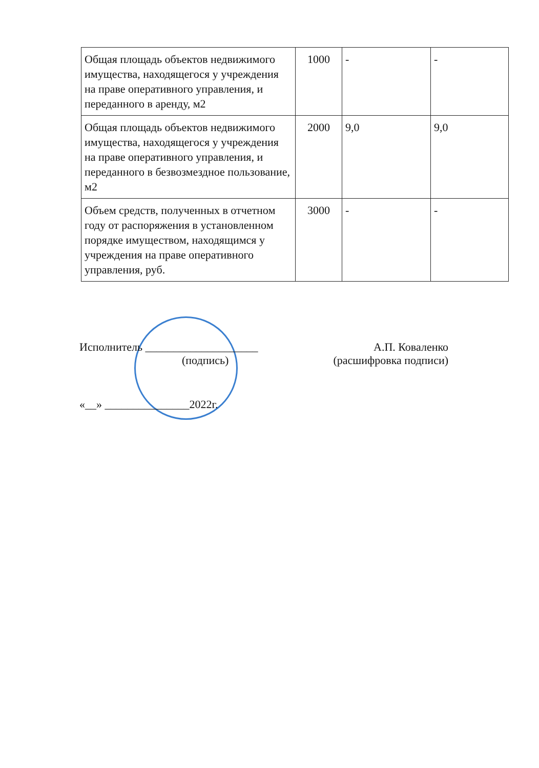| Общая площадь объектов недвижимого имущества, находящегося у учреждения на праве оперативного управления, и переданного в аренду, м2 | 1000 | - | - |
| Общая площадь объектов недвижимого имущества, находящегося у учреждения на праве оперативного управления, и переданного в безвозмездное пользование, м2 | 2000 | 9,0 | 9,0 |
| Объем средств, полученных в отчетном году от распоряжения в установленном порядке имуществом, находящимся у учреждения на праве оперативного управления, руб. | 3000 | - | - |
Исполнитель ____________________ А.П. Коваленко
(подпись) (расшифровка подписи)
«__» _______________2022г.